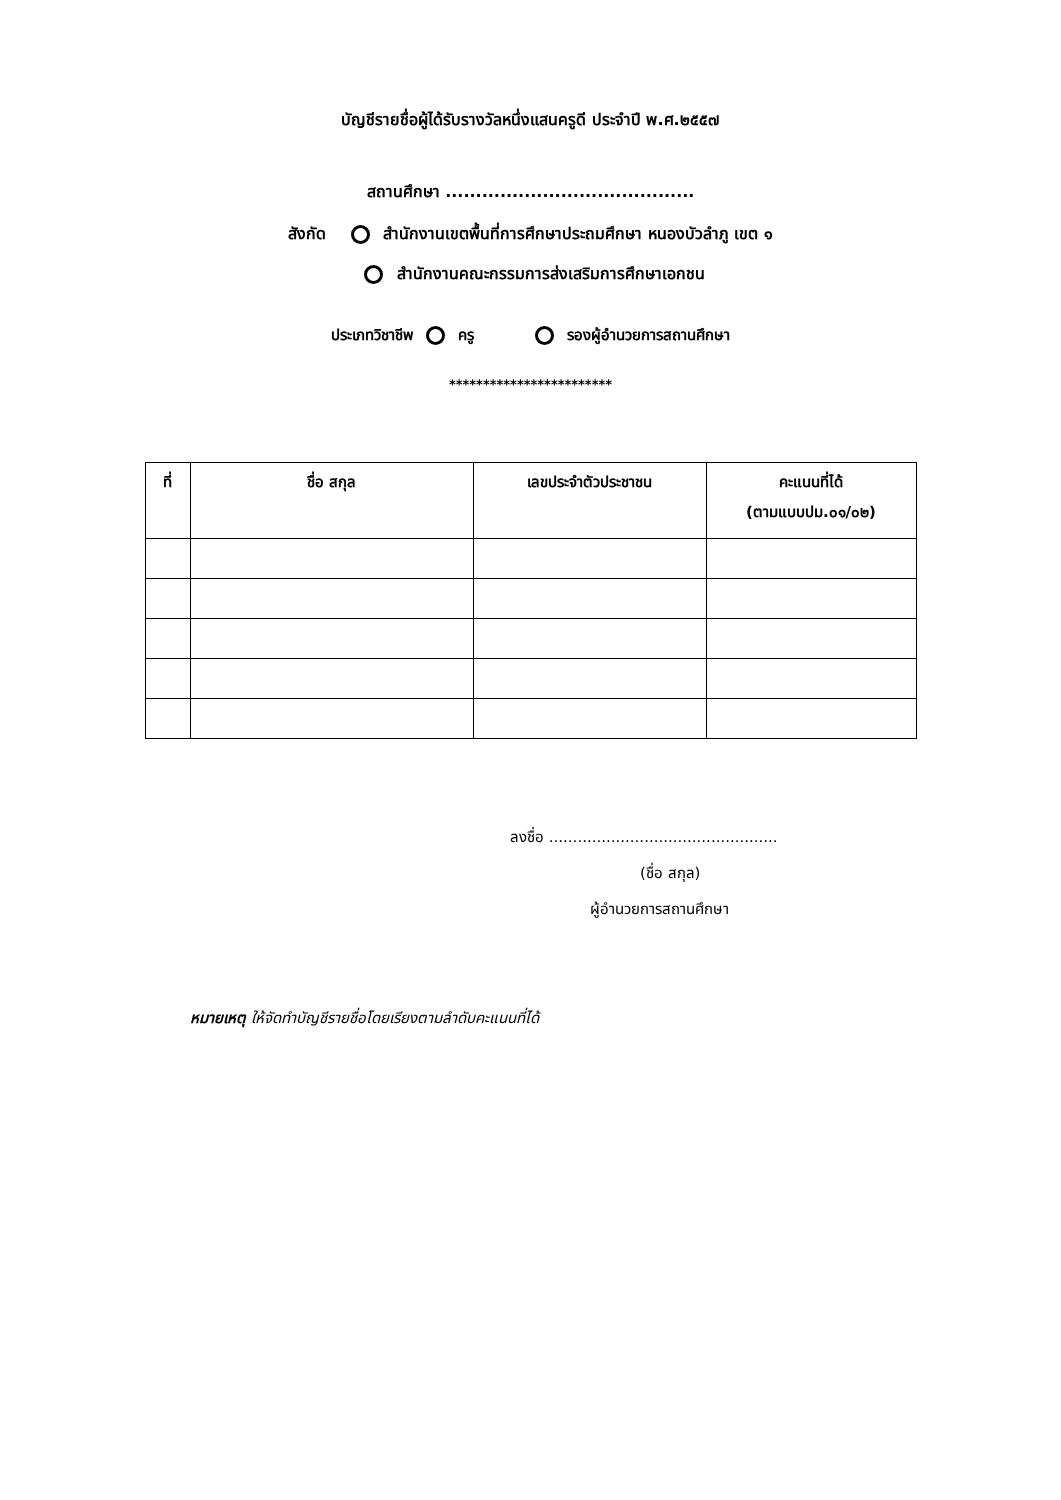บัญชีรายชื่อผู้ได้รับรางวัลหนึ่งแสนครูดี ประจำปี พ.ศ.๒๕๕๗
สถานศึกษา .........................................
สังกัด สำนักงานเขตพื้นที่การศึกษาประถมศึกษา หนองบัวลำภู เขต ๑
สำนักงานคณะกรรมการส่งเสริมการศึกษาเอกชน
ประเภทวิชาชีพ ครู รองผู้อำนวยการสถานศึกษา
************************
| ที่ | ชื่อ สกุล | เลขประจำตัวประชาชน | คะแนนที่ได้ (ตามแบบปม.๐๑/๐๒) |
| --- | --- | --- | --- |
ลงชื่อ ................................................
(ชื่อ สกุล)
ผู้อำนวยการสถานศึกษา
หมายเหตุ ให้จัดทำบัญชีรายชื่อโดยเรียงตามลำดับคะแนนที่ได้